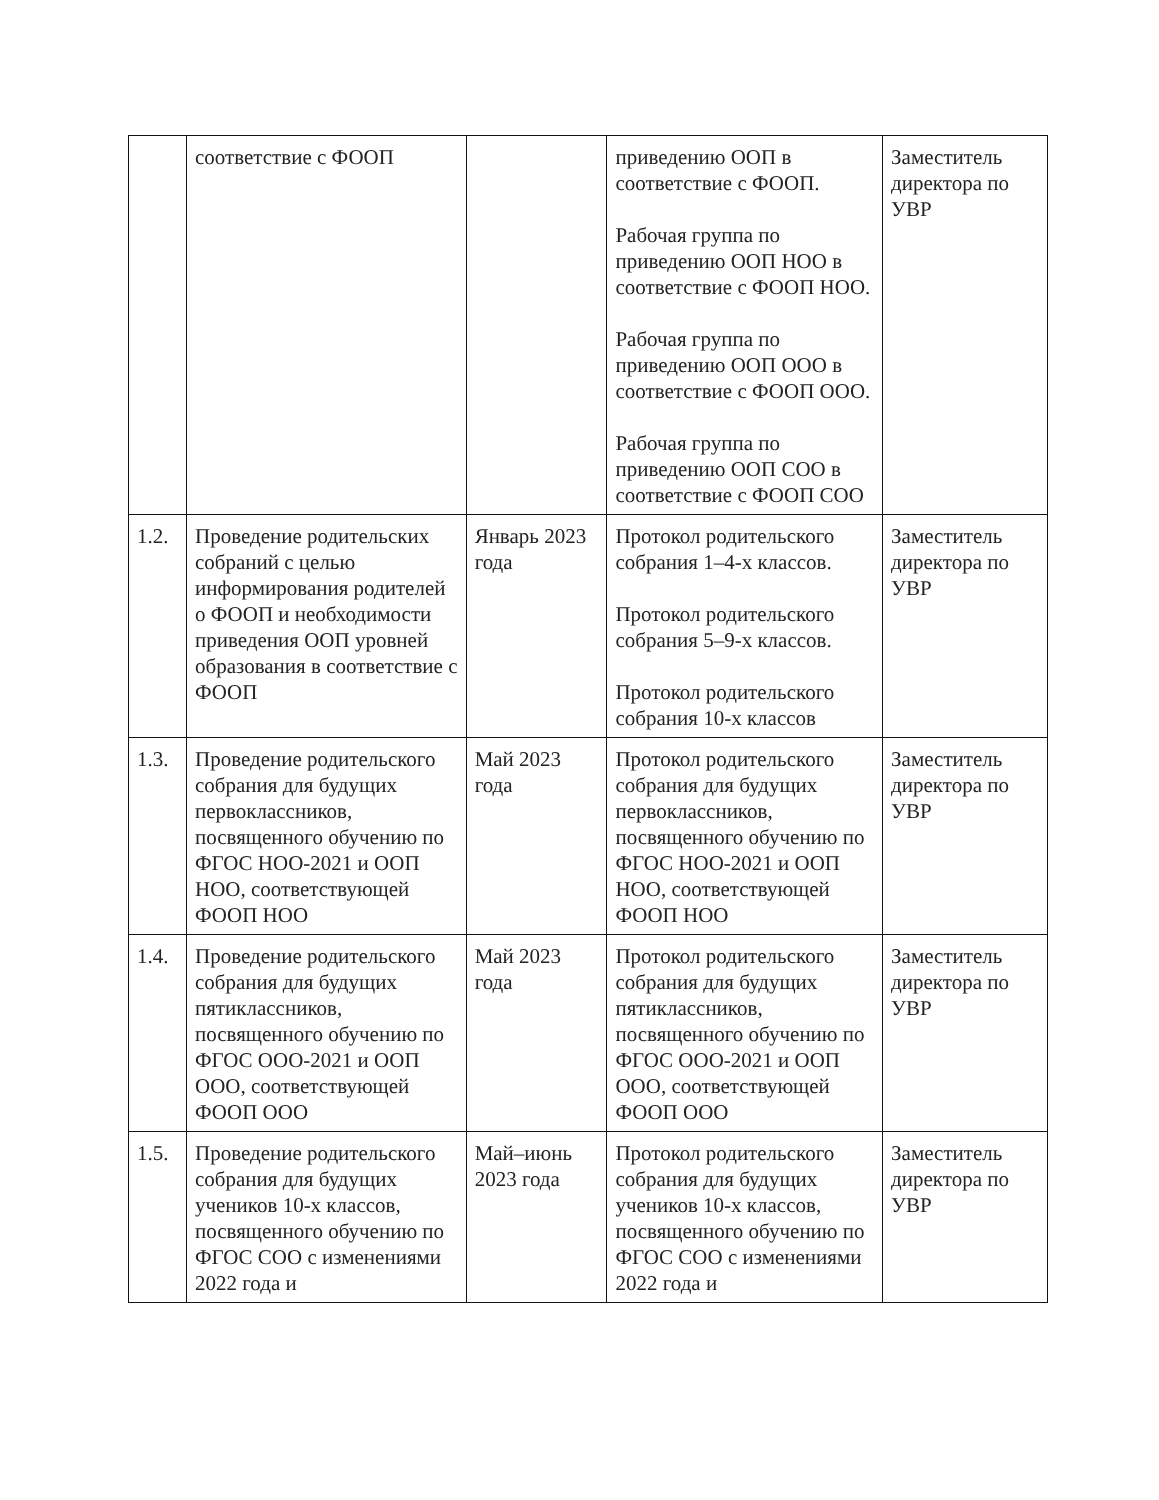| | соответствие с ФООП | | приведению ООП в соответствие с ФООП. Рабочая группа по приведению ООП НОО в соответствие с ФООП НОО. Рабочая группа по приведению ООП ООО в соответствие с ФООП ООО. Рабочая группа по приведению ООП СОО в соответствие с ФООП СОО | Заместитель директора по УВР |
| 1.2. | Проведение родительских собраний с целью информирования родителей о ФООП и необходимости приведения ООП уровней образования в соответствие с ФООП | Январь 2023 года | Протокол родительского собрания 1–4-х классов. Протокол родительского собрания 5–9-х классов. Протокол родительского собрания 10-х классов | Заместитель директора по УВР |
| 1.3. | Проведение родительского собрания для будущих первоклассников, посвященного обучению по ФГОС НОО-2021 и ООП НОО, соответствующей ФООП НОО | Май 2023 года | Протокол родительского собрания для будущих первоклассников, посвященного обучению по ФГОС НОО-2021 и ООП НОО, соответствующей ФООП НОО | Заместитель директора по УВР |
| 1.4. | Проведение родительского собрания для будущих пятиклассников, посвященного обучению по ФГОС ООО-2021 и ООП ООО, соответствующей ФООП ООО | Май 2023 года | Протокол родительского собрания для будущих пятиклассников, посвященного обучению по ФГОС ООО-2021 и ООП ООО, соответствующей ФООП ООО | Заместитель директора по УВР |
| 1.5. | Проведение родительского собрания для будущих учеников 10-х классов, посвященного обучению по ФГОС СОО с изменениями 2022 года и | Май–июнь 2023 года | Протокол родительского собрания для будущих учеников 10-х классов, посвященного обучению по ФГОС СОО с изменениями 2022 года и | Заместитель директора по УВР |